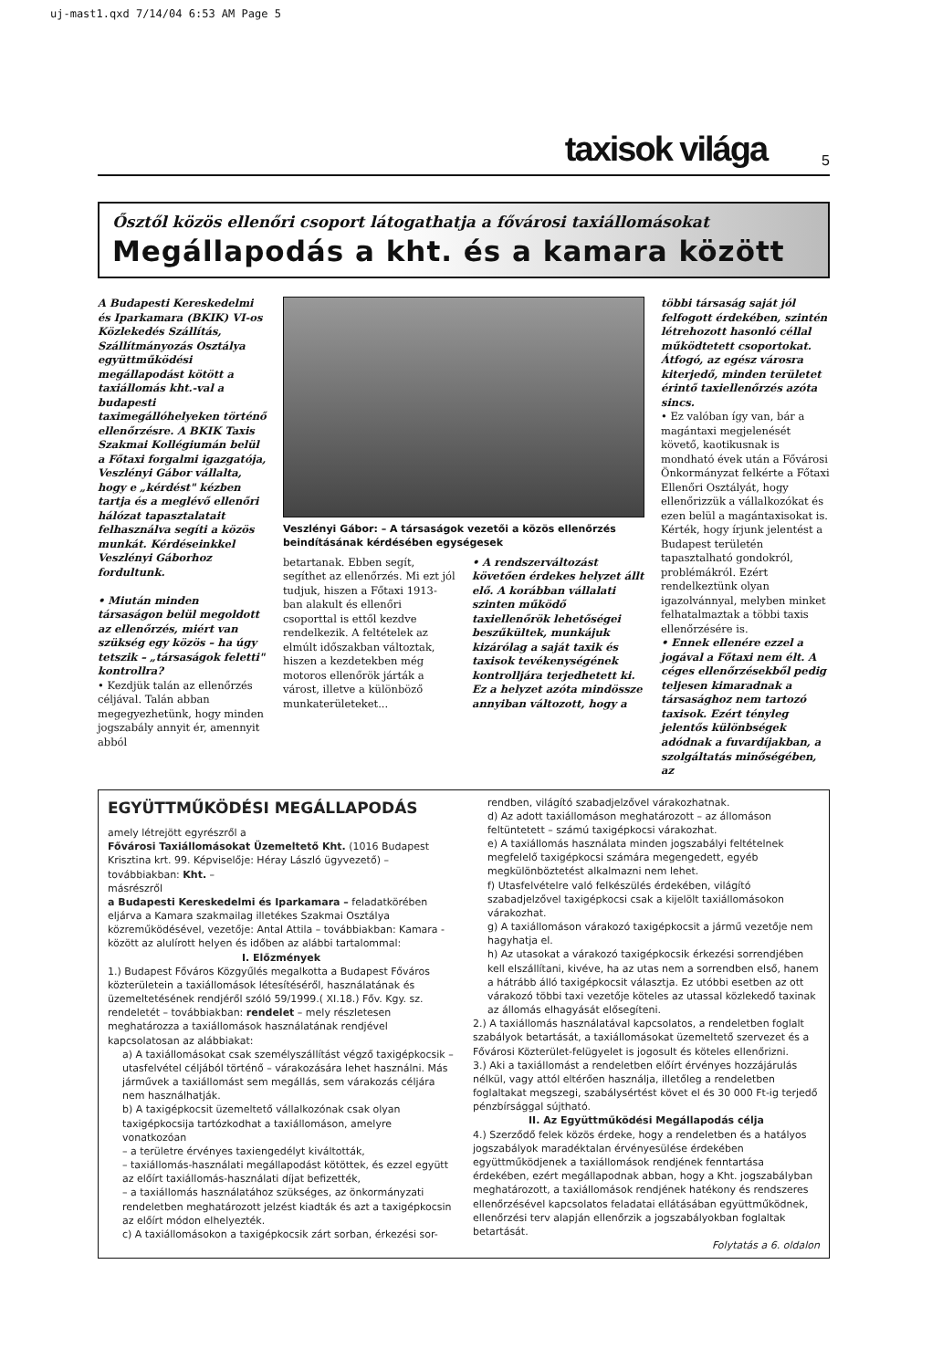uj-mast1.qxd 7/14/04 6:53 AM Page 5
taxisok világa 5
Ősztől közös ellenőri csoport látogathatja a fővárosi taxiállomásokat
Megállapodás a kht. és a kamara között
A Budapesti Kereskedelmi és Iparkamara (BKIK) VI-os Közlekedés Szállítás, Szállítmányozás Osztálya együttműködési megállapodást kötött a taxiállomás kht.-val a budapesti taximegállóhelyeken történő ellenőrzésre. A BKIK Taxis Szakmai Kollégiumán belül a Főtaxi forgalmi igazgatója, Veszlényi Gábor vállalta, hogy e „kérdést" kézben tartja és a meglévő ellenőri hálózat tapasztalatait felhasználva segíti a közös munkát. Kérdéseinkkel Veszlényi Gáborhoz fordultunk.
• Miután minden társaságon belül megoldott az ellenőrzés, miért van szükség egy közös – ha úgy tetszik – „társaságok feletti" kontrollra?
• Kezdjük talán az ellenőrzés céljával. Talán abban megegyezhetünk, hogy minden jogszabály annyit ér, amennyit abból
Veszlényi Gábor: – A társaságok vezetői a közös ellenőrzés beindításának kérdésében egységesek
betartanak. Ebben segít, segíthet az ellenőrzés. Mi ezt jól tudjuk, hiszen a Főtaxi 1913-ban alakult és ellenőri csoporttal is ettől kezdve rendelkezik. A feltételek az elmúlt időszakban változtak, hiszen a kezdetekben még motoros ellenőrök járták a várost, illetve a különböző munkaterületeket...
• A rendszerváltozást követően érdekes helyzet állt elő. A korábban vállalati szinten működő taxiellenőrök lehetőségei beszűkültek, munkájuk kizárólag a saját taxik és taxisok tevékenységének kontrolljára terjedhetett ki. Ez a helyzet azóta mindössze annyiban változott, hogy a
többi társaság saját jól felfogott érdekében, szintén létrehozott hasonló céllal működtetett csoportokat. Átfogó, az egész városra kiterjedő, minden területet érintő taxiellenőrzés azóta sincs.
• Ez valóban így van, bár a magántaxi megjelenését követő, kaotikusnak is mondható évek után a Fővárosi Önkormányzat felkérte a Főtaxi Ellenőri Osztályát, hogy ellenőrizzük a vállalkozókat és ezen belül a magántaxisokat is. Kérték, hogy írjunk jelentést a Budapest területén tapasztalható gondokról, problémákról. Ezért rendelkeztünk olyan igazolvánnyal, melyben minket felhatalmaztak a többi taxis ellenőrzésére is.
• Ennek ellenére ezzel a jogával a Főtaxi nem élt. A céges ellenőrzésekből pedig teljesen kimaradnak a társasághoz nem tartozó taxisok. Ezért tényleg jelentős különbségek adódnak a fuvardíjakban, a szolgáltatás minőségében, az
EGYÜTTMŰKÖDÉSI MEGÁLLAPODÁS
amely létrejött egyrészről a
Fővárosi Taxiállomásokat Üzemeltető Kht. (1016 Budapest Krisztina krt. 99. Képviselője: Héray László ügyvezető) – továbbiakban: Kht. –
másrészről
a Budapesti Kereskedelmi és Iparkamara – feladatkörében eljárva a Kamara szakmailag illetékes Szakmai Osztálya közreműködésével, vezetője: Antal Attila – továbbiakban: Kamara - között az alulírott helyen és időben az alábbi tartalommal:
I. Előzmények
1.) Budapest Főváros Közgyűlés megalkotta a Budapest Főváros közterületein a taxiállomások létesítéséről, használatának és üzemeltetésének rendjéről szóló 59/1999.( XI.18.) Főv. Kgy. sz. rendeletét – továbbiakban: rendelet – mely részletesen meghatározza a taxiállomások használatának rendjével kapcsolatosan az alábbiakat:
a) A taxiállomásokat csak személyszállítást végző taxigépkocsik – utasfelvétel céljából történő – várakozására lehet használni. Más járművek a taxiállomást sem megállás, sem várakozás céljára nem használhatják.
b) A taxigépkocsit üzemeltető vállalkozónak csak olyan taxigépkocsija tartózkodhat a taxiállomáson, amelyre vonatkozóan
– a területre érvényes taxiengedélyt kiváltották,
– taxiállomás-használati megállapodást kötöttek, és ezzel együtt az előírt taxiállomás-használati díjat befizették,
– a taxiállomás használatához szükséges, az önkormányzati rendeletben meghatározott jelzést kiadták és azt a taxigépkocsin az előírt módon elhelyezték.
c) A taxiállomásokon a taxigépkocsik zárt sorban, érkezési sor-
rendben, világító szabadjelzővel várakozhatnak.
d) Az adott taxiállomáson meghatározott – az állomáson feltüntetett – számú taxigépkocsi várakozhat.
e) A taxiállomás használata minden jogszabályi feltételnek megfelelő taxigépkocsi számára megengedett, egyéb megkülönböztetést alkalmazni nem lehet.
f) Utasfelvételre való felkészülés érdekében, világító szabadjelzővel taxigépkocsi csak a kijelölt taxiállomásokon várakozhat.
g) A taxiállomáson várakozó taxigépkocsit a jármű vezetője nem hagyhatja el.
h) Az utasokat a várakozó taxigépkocsik érkezési sorrendjében kell elszállítani, kivéve, ha az utas nem a sorrendben első, hanem a hátrább álló taxigépkocsit választja. Ez utóbbi esetben az ott várakozó többi taxi vezetője köteles az utassal közlekedő taxinak az állomás elhagyását elősegíteni.
2.) A taxiállomás használatával kapcsolatos, a rendeletben foglalt szabályok betartását, a taxiállomásokat üzemeltető szervezet és a Fővárosi Közterület-felügyelet is jogosult és köteles ellenőrizni.
3.) Aki a taxiállomást a rendeletben előírt érvényes hozzájárulás nélkül, vagy attól eltérően használja, illetőleg a rendeletben foglaltakat megszegi, szabálysértést követ el és 30 000 Ft-ig terjedő pénzbírsággal sújtható.
II. Az Együttműködési Megállapodás célja
4.) Szerződő felek közös érdeke, hogy a rendeletben és a hatályos jogszabályok maradéktalan érvényesülése érdekében együttműködjenek a taxiállomások rendjének fenntartása érdekében, ezért megállapodnak abban, hogy a Kht. jogszabályban meghatározott, a taxiállomások rendjének hatékony és rendszeres ellenőrzésével kapcsolatos feladatai ellátásában együttműködnek, ellenőrzési terv alapján ellenőrzik a jogszabályokban foglaltak betartását.
Folytatás a 6. oldalon